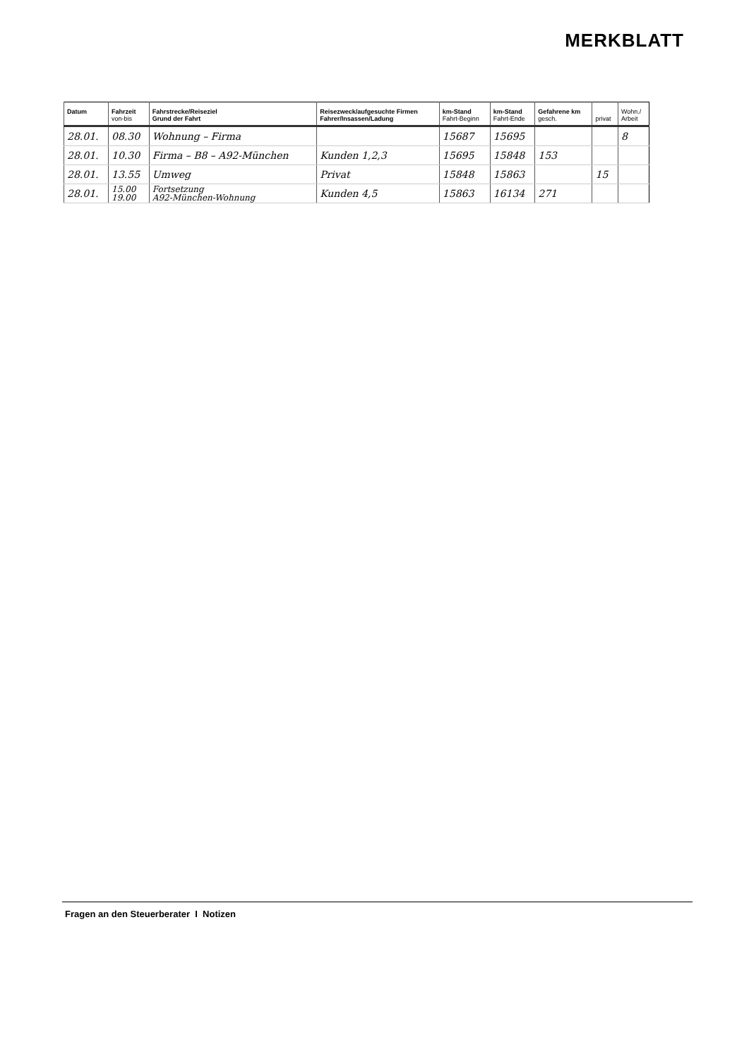MERKBLATT
| Datum | Fahrzeit von-bis | Fahrstrecke/Reiseziel Grund der Fahrt | Reisezweck/aufgesuchte Firmen Fahrer/Insassen/Ladung | km-Stand Fahrt-Beginn | km-Stand Fahrt-Ende | Gefahrene km gesch. | privat | Wohn./ Arbeit |
| --- | --- | --- | --- | --- | --- | --- | --- | --- |
| 28.01. | 08.30 | Wohnung – Firma | | 15687 | 15695 | | | 8 |
| 28.01. | 10.30 | Firma – B8 – A92-München | Kunden 1,2,3 | 15695 | 15848 | 153 | | |
| 28.01. | 13.55 | Umweg | Privat | 15848 | 15863 | | 15 | |
| 28.01. | 15.00 19.00 | Fortsetzung A92-München-Wohnung | Kunden 4,5 | 15863 | 16134 | 271 | | |
Fragen an den Steuerberater I Notizen